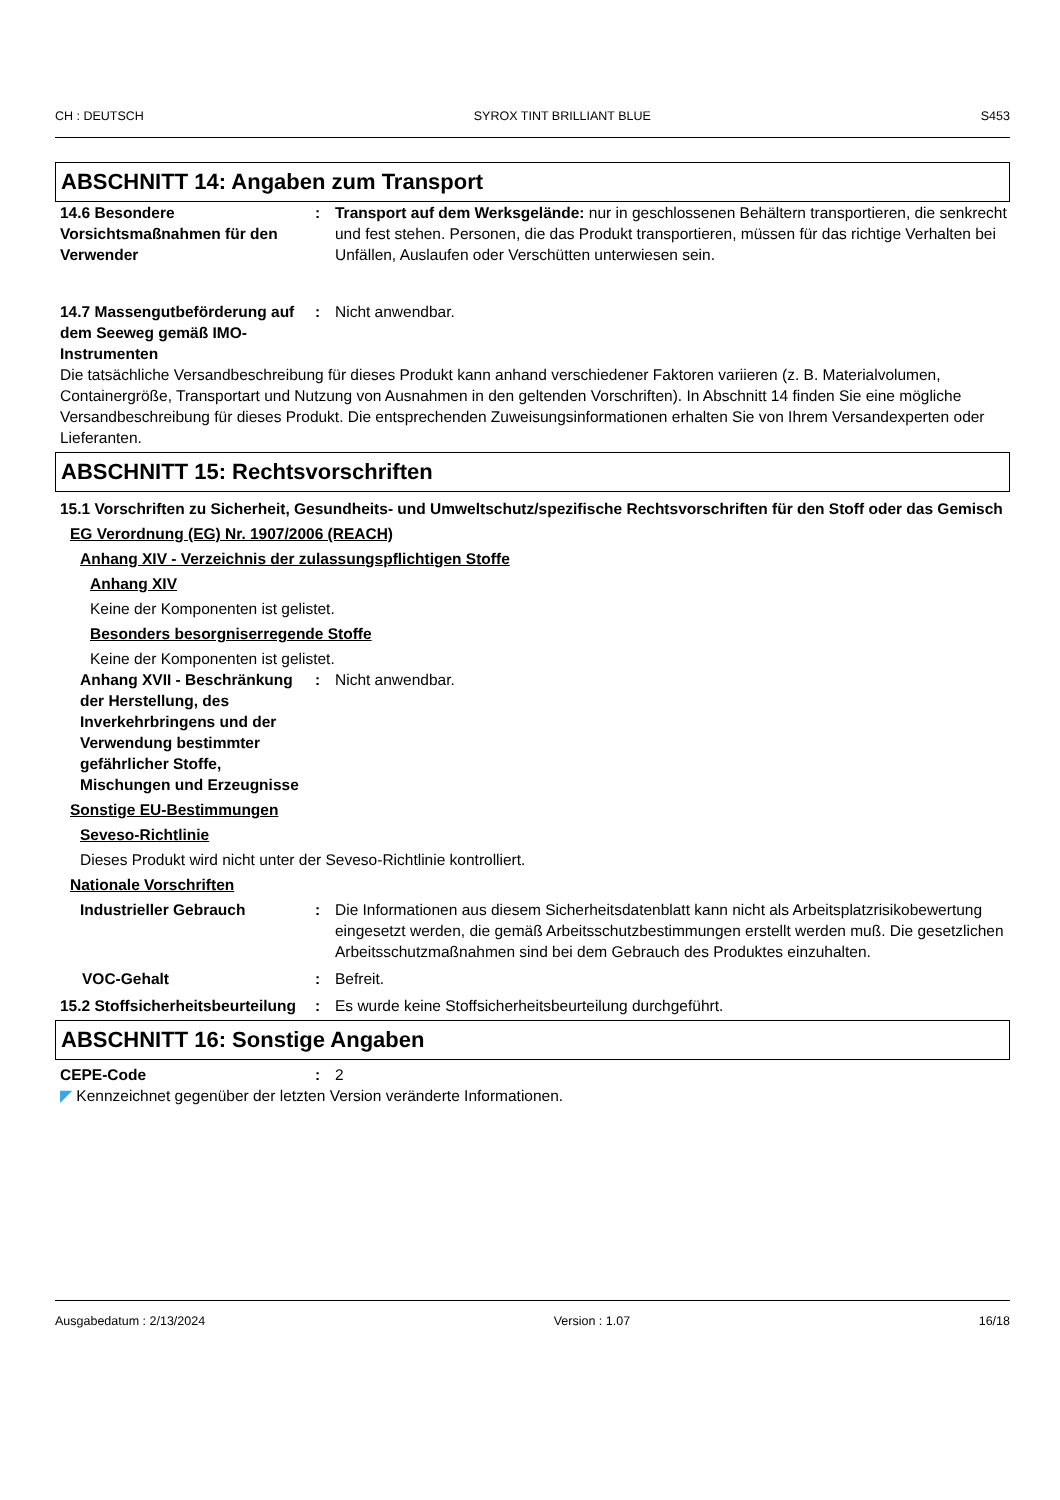CH : DEUTSCH SYROX TINT BRILLIANT BLUE S453
ABSCHNITT 14: Angaben zum Transport
14.6 Besondere Vorsichtsmaßnahmen für den Verwender
: Transport auf dem Werksgelände: nur in geschlossenen Behältern transportieren, die senkrecht und fest stehen. Personen, die das Produkt transportieren, müssen für das richtige Verhalten bei Unfällen, Auslaufen oder Verschütten unterwiesen sein.
14.7 Massengutbeförderung auf dem Seeweg gemäß IMO-Instrumenten
: Nicht anwendbar.
Die tatsächliche Versandbeschreibung für dieses Produkt kann anhand verschiedener Faktoren variieren (z. B. Materialvolumen, Containergröße, Transportart und Nutzung von Ausnahmen in den geltenden Vorschriften). In Abschnitt 14 finden Sie eine mögliche Versandbeschreibung für dieses Produkt. Die entsprechenden Zuweisungsinformationen erhalten Sie von Ihrem Versandexperten oder Lieferanten.
ABSCHNITT 15: Rechtsvorschriften
15.1 Vorschriften zu Sicherheit, Gesundheits- und Umweltschutz/spezifische Rechtsvorschriften für den Stoff oder das Gemisch
EG Verordnung (EG) Nr. 1907/2006 (REACH)
Anhang XIV - Verzeichnis der zulassungspflichtigen Stoffe
Anhang XIV
Keine der Komponenten ist gelistet.
Besonders besorgniserregende Stoffe
Keine der Komponenten ist gelistet.
Anhang XVII - Beschränkung der Herstellung, des Inverkehrbringens und der Verwendung bestimmter gefährlicher Stoffe, Mischungen und Erzeugnisse
: Nicht anwendbar.
Sonstige EU-Bestimmungen
Seveso-Richtlinie
Dieses Produkt wird nicht unter der Seveso-Richtlinie kontrolliert.
Nationale Vorschriften
Industrieller Gebrauch : Die Informationen aus diesem Sicherheitsdatenblatt kann nicht als Arbeitsplatzrisikobewertung eingesetzt werden, die gemäß Arbeitsschutzbestimmungen erstellt werden muß. Die gesetzlichen Arbeitsschutzmaßnahmen sind bei dem Gebrauch des Produktes einzuhalten.
VOC-Gehalt : Befreit.
15.2 Stoffsicherheitsbeurteilung
: Es wurde keine Stoffsicherheitsbeurteilung durchgeführt.
ABSCHNITT 16: Sonstige Angaben
CEPE-Code : 2
◤ Kennzeichnet gegenüber der letzten Version veränderte Informationen.
Ausgabedatum : 2/13/2024 Version : 1.07 16/18